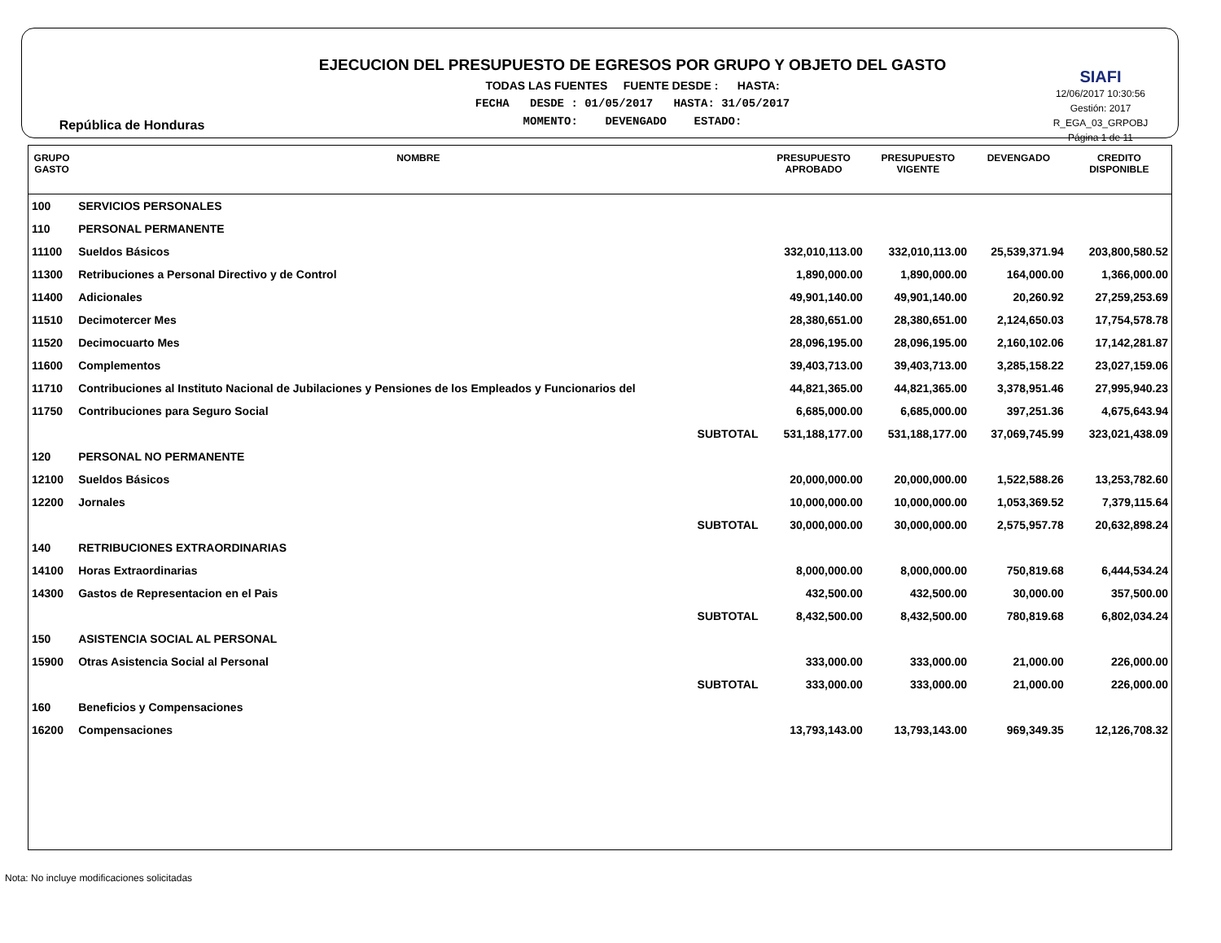República de Honduras
EJECUCION DEL PRESUPUESTO DE EGRESOS POR GRUPO Y OBJETO DEL GASTO
TODAS LAS FUENTES FUENTE DESDE : HASTA:
FECHA DESDE : 01/05/2017 HASTA: 31/05/2017
MOMENTO: DEVENGADO ESTADO:
SIAFI
12/06/2017 10:30:56
Gestión: 2017
R_EGA_03_GRPOBJ
Página 1 de 11
| GRUPO GASTO | NOMBRE | PRESUPUESTO APROBADO | PRESUPUESTO VIGENTE | DEVENGADO | CREDITO DISPONIBLE |
| --- | --- | --- | --- | --- | --- |
| 100 | SERVICIOS PERSONALES | | | | |
| 110 | PERSONAL PERMANENTE | | | | |
| 11100 | Sueldos Básicos | 332,010,113.00 | 332,010,113.00 | 25,539,371.94 | 203,800,580.52 |
| 11300 | Retribuciones a Personal Directivo y de Control | 1,890,000.00 | 1,890,000.00 | 164,000.00 | 1,366,000.00 |
| 11400 | Adicionales | 49,901,140.00 | 49,901,140.00 | 20,260.92 | 27,259,253.69 |
| 11510 | Decimotercer Mes | 28,380,651.00 | 28,380,651.00 | 2,124,650.03 | 17,754,578.78 |
| 11520 | Decimocuarto Mes | 28,096,195.00 | 28,096,195.00 | 2,160,102.06 | 17,142,281.87 |
| 11600 | Complementos | 39,403,713.00 | 39,403,713.00 | 3,285,158.22 | 23,027,159.06 |
| 11710 | Contribuciones al Instituto Nacional de Jubilaciones y Pensiones de los Empleados y Funcionarios del | 44,821,365.00 | 44,821,365.00 | 3,378,951.46 | 27,995,940.23 |
| 11750 | Contribuciones para Seguro Social | 6,685,000.00 | 6,685,000.00 | 397,251.36 | 4,675,643.94 |
| | SUBTOTAL | 531,188,177.00 | 531,188,177.00 | 37,069,745.99 | 323,021,438.09 |
| 120 | PERSONAL NO PERMANENTE | | | | |
| 12100 | Sueldos Básicos | 20,000,000.00 | 20,000,000.00 | 1,522,588.26 | 13,253,782.60 |
| 12200 | Jornales | 10,000,000.00 | 10,000,000.00 | 1,053,369.52 | 7,379,115.64 |
| | SUBTOTAL | 30,000,000.00 | 30,000,000.00 | 2,575,957.78 | 20,632,898.24 |
| 140 | RETRIBUCIONES EXTRAORDINARIAS | | | | |
| 14100 | Horas Extraordinarias | 8,000,000.00 | 8,000,000.00 | 750,819.68 | 6,444,534.24 |
| 14300 | Gastos de Representacion en el Pais | 432,500.00 | 432,500.00 | 30,000.00 | 357,500.00 |
| | SUBTOTAL | 8,432,500.00 | 8,432,500.00 | 780,819.68 | 6,802,034.24 |
| 150 | ASISTENCIA SOCIAL AL PERSONAL | | | | |
| 15900 | Otras Asistencia Social al Personal | 333,000.00 | 333,000.00 | 21,000.00 | 226,000.00 |
| | SUBTOTAL | 333,000.00 | 333,000.00 | 21,000.00 | 226,000.00 |
| 160 | Beneficios y Compensaciones | | | | |
| 16200 | Compensaciones | 13,793,143.00 | 13,793,143.00 | 969,349.35 | 12,126,708.32 |
Nota: No incluye modificaciones solicitadas